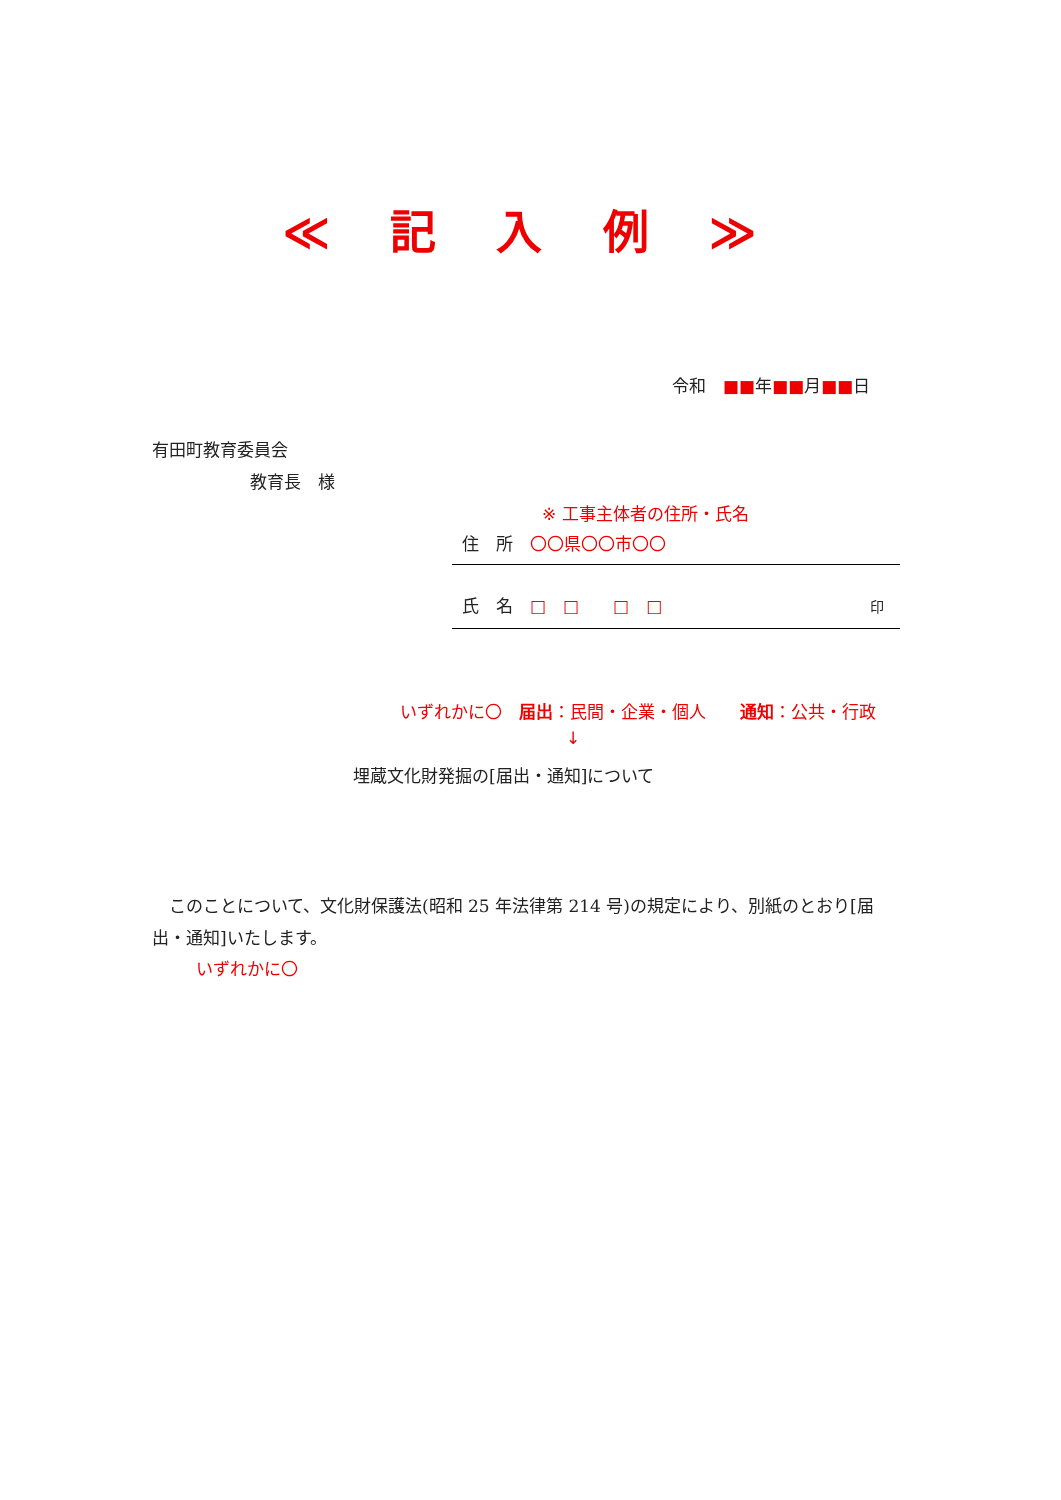≪ 記 入 例 ≫
令和　■■年■■月■■日
有田町教育委員会
教育長　様
※ 工事主体者の住所・氏名
住　所　〇〇県〇〇市〇〇
氏　名　□　□　　□　□ 印
いずれかに〇　届出：民間・企業・個人　　通知：公共・行政
↓
埋蔵文化財発掘の[届出・通知]について
　このことについて、文化財保護法(昭和 25 年法律第 214 号)の規定により、別紙のとおり[届出・通知]いたします。
いずれかに〇